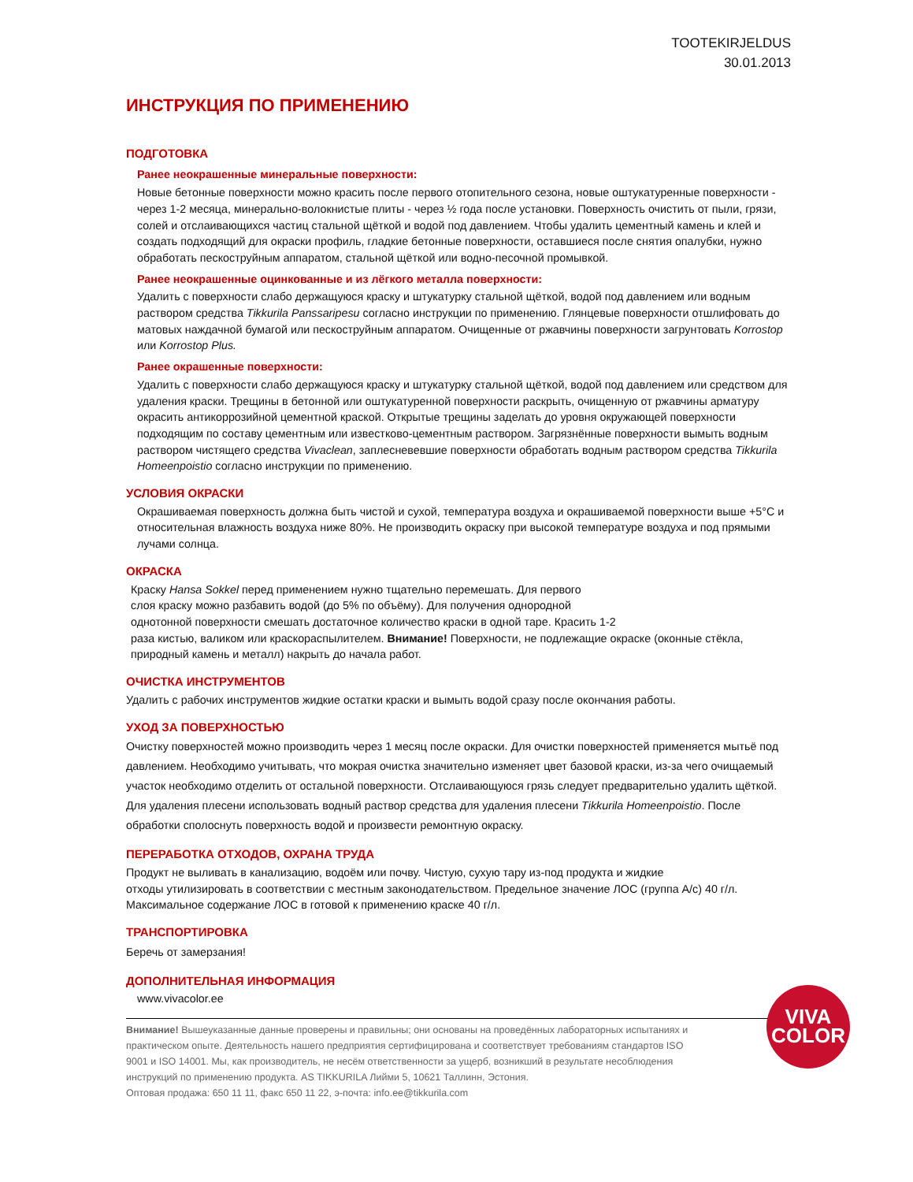TOOTEKIRJELDUS
30.01.2013
ИНСТРУКЦИЯ ПО ПРИМЕНЕНИЮ
ПОДГОТОВКА
Ранее неокрашенные минеральные поверхности:
Новые бетонные поверхности можно красить после первого отопительного сезона, новые оштукатуренные поверхности - через 1-2 месяца, минерально-волокнистые плиты - через ½ года после установки. Поверхность очистить от пыли, грязи, солей и отслаивающихся частиц стальной щёткой и водой под давлением. Чтобы удалить цементный камень и клей и создать подходящий для окраски профиль, гладкие бетонные поверхности, оставшиеся после снятия опалубки, нужно обработать пескоструйным аппаратом, стальной щёткой или водно-песочной промывкой.
Ранее неокрашенные оцинкованные и из лёгкого металла поверхности:
Удалить с поверхности слабо держащуюся краску и штукатурку стальной щёткой, водой под давлением или водным раствором средства Tikkurila Panssaripesu согласно инструкции по применению. Глянцевые поверхности отшлифовать до матовых наждачной бумагой или пескоструйным аппаратом. Очищенные от ржавчины поверхности загрунтовать Korrostop или Korrostop Plus.
Ранее окрашенные поверхности:
Удалить с поверхности слабо держащуюся краску и штукатурку стальной щёткой, водой под давлением или средством для удаления краски. Трещины в бетонной или оштукатуренной поверхности раскрыть, очищенную от ржавчины арматуру окрасить антикоррозийной цементной краской. Открытые трещины заделать до уровня окружающей поверхности подходящим по составу цементным или известково-цементным раствором. Загрязнённые поверхности вымыть водным раствором чистящего средства Vivaclean, заплесневевшие поверхности обработать водным раствором средства Tikkurila Homeenpoistio согласно инструкции по применению.
УСЛОВИЯ ОКРАСКИ
Окрашиваемая поверхность должна быть чистой и сухой, температура воздуха и окрашиваемой поверхности выше +5°C и относительная влажность воздуха ниже 80%. Не производить окраску при высокой температуре воздуха и под прямыми лучами солнца.
ОКРАСКА
Краску Hansa Sokkel перед применением нужно тщательно перемешать. Для первого
слоя краску можно разбавить водой (до 5% по объёму). Для получения однородной
однотонной поверхности смешать достаточное количество краски в одной таре. Красить 1-2
раза кистью, валиком или краскораспылителем. Внимание! Поверхности, не подлежащие окраске (оконные стёкла, природный камень и металл) накрыть до начала работ.
ОЧИСТКА ИНСТРУМЕНТОВ
Удалить с рабочих инструментов жидкие остатки краски и вымыть водой сразу после окончания работы.
УХОД ЗА ПОВЕРХНОСТЬЮ
Очистку поверхностей можно производить через 1 месяц после окраски. Для очистки поверхностей применяется мытьё под давлением. Необходимо учитывать, что мокрая очистка значительно изменяет цвет базовой краски, из-за чего очищаемый участок необходимо отделить от остальной поверхности. Отслаивающуюся грязь следует предварительно удалить щёткой. Для удаления плесени использовать водный раствор средства для удаления плесени Tikkurila Homeenpoistio. После обработки сполоснуть поверхность водой и произвести ремонтную окраску.
ПЕРЕРАБОТКА ОТХОДОВ, ОХРАНА ТРУДА
Продукт не выливать в канализацию, водоём или почву. Чистую, сухую тару из-под продукта и жидкие
отходы утилизировать в соответствии с местным законодательством. Предельное значение ЛОС (группа A/c) 40 г/л. Максимальное содержание ЛОС в готовой к применению краске 40 г/л.
ТРАНСПОРТИРОВКА
Беречь от замерзания!
ДОПОЛНИТЕЛЬНАЯ ИНФОРМАЦИЯ
www.vivacolor.ee
Внимание! Вышеуказанные данные проверены и правильны; они основаны на проведённых лабораторных испытаниях и практическом опыте. Деятельность нашего предприятия сертифицирована и соответствует требованиям стандартов ISO 9001 и ISO 14001. Мы, как производитель, не несём ответственности за ущерб, возникший в результате несоблюдения инструкций по применению продукта. AS TIKKURILA Лийми 5, 10621 Таллинн, Эстония.
Оптовая продажа: 650 11 11, факс 650 11 22, э-почта: info.ee@tikkurila.com
VIVA
COLOR